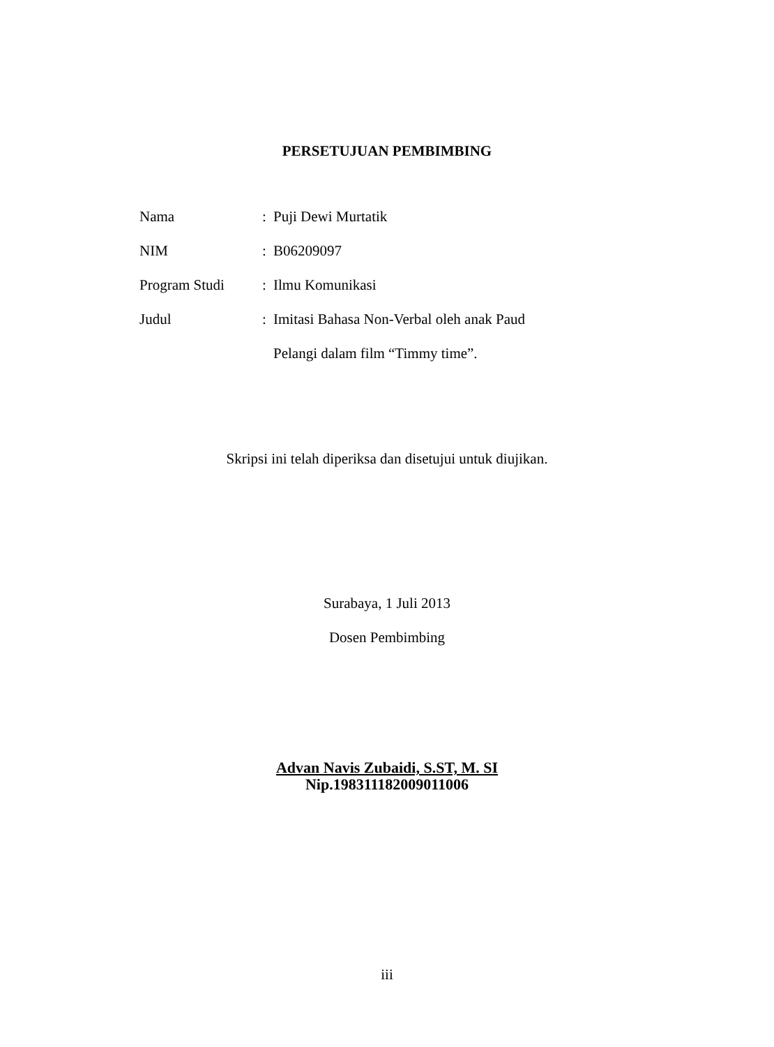PERSETUJUAN PEMBIMBING
| Nama | : | Puji Dewi Murtatik |
| NIM | : | B06209097 |
| Program Studi | : | Ilmu Komunikasi |
| Judul | : | Imitasi Bahasa Non-Verbal oleh anak Paud |
| | | Pelangi dalam film “Timmy time”. |
Skripsi ini telah diperiksa dan disetujui untuk diujikan.
Surabaya, 1 Juli 2013
Dosen Pembimbing
Advan Navis Zubaidi, S.ST, M. SI
Nip.198311182009011006
iii